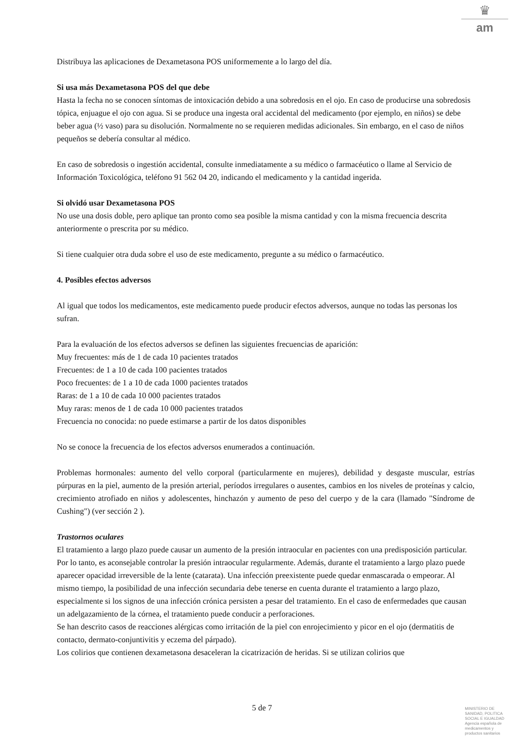♛
am
Distribuya las aplicaciones de Dexametasona POS uniformemente a lo largo del día.
Si usa más Dexametasona POS del que debe
Hasta la fecha no se conocen síntomas de intoxicación debido a una sobredosis en el ojo. En caso de producirse una sobredosis tópica, enjuague el ojo con agua. Si se produce una ingesta oral accidental del medicamento (por ejemplo, en niños) se debe beber agua (½ vaso) para su disolución. Normalmente no se requieren medidas adicionales. Sin embargo, en el caso de niños pequeños se debería consultar al médico.
En caso de sobredosis o ingestión accidental, consulte inmediatamente a su médico o farmacéutico o llame al Servicio de Información Toxicológica, teléfono 91 562 04 20, indicando el medicamento y la cantidad ingerida.
Si olvidó usar Dexametasona POS
No use una dosis doble, pero aplique tan pronto como sea posible la misma cantidad y con la misma frecuencia descrita anteriormente o prescrita por su médico.
Si tiene cualquier otra duda sobre el uso de este medicamento, pregunte a su médico o farmacéutico.
4. Posibles efectos adversos
Al igual que todos los medicamentos, este medicamento puede producir efectos adversos, aunque no todas las personas los sufran.
Para la evaluación de los efectos adversos se definen las siguientes frecuencias de aparición:
Muy frecuentes: más de 1 de cada 10 pacientes tratados
Frecuentes: de 1 a 10 de cada 100 pacientes tratados
Poco frecuentes: de 1 a 10 de cada 1000 pacientes tratados
Raras: de 1 a 10 de cada 10 000 pacientes tratados
Muy raras: menos de 1 de cada 10 000 pacientes tratados
Frecuencia no conocida: no puede estimarse a partir de los datos disponibles
No se conoce la frecuencia de los efectos adversos enumerados a continuación.
Problemas hormonales: aumento del vello corporal (particularmente en mujeres), debilidad y desgaste muscular, estrías púrpuras en la piel, aumento de la presión arterial, períodos irregulares o ausentes, cambios en los niveles de proteínas y calcio, crecimiento atrofiado en niños y adolescentes, hinchazón y aumento de peso del cuerpo y de la cara (llamado "Síndrome de Cushing") (ver sección 2 ).
Trastornos oculares
El tratamiento a largo plazo puede causar un aumento de la presión intraocular en pacientes con una predisposición particular. Por lo tanto, es aconsejable controlar la presión intraocular regularmente. Además, durante el tratamiento a largo plazo puede aparecer opacidad irreversible de la lente (catarata). Una infección preexistente puede quedar enmascarada o empeorar. Al mismo tiempo, la posibilidad de una infección secundaria debe tenerse en cuenta durante el tratamiento a largo plazo, especialmente si los signos de una infección crónica persisten a pesar del tratamiento. En el caso de enfermedades que causan un adelgazamiento de la córnea, el tratamiento puede conducir a perforaciones.
Se han descrito casos de reacciones alérgicas como irritación de la piel con enrojecimiento y picor en el ojo (dermatitis de contacto, dermato-conjuntivitis y eczema del párpado).
Los colirios que contienen dexametasona desaceleran la cicatrización de heridas. Si se utilizan colirios que
5 de 7
MINISTERIO DE
SANIDAD, POLITICA
SOCIAL E IGUALDAD
Agencia española de
medicamentos y
productos sanitarios